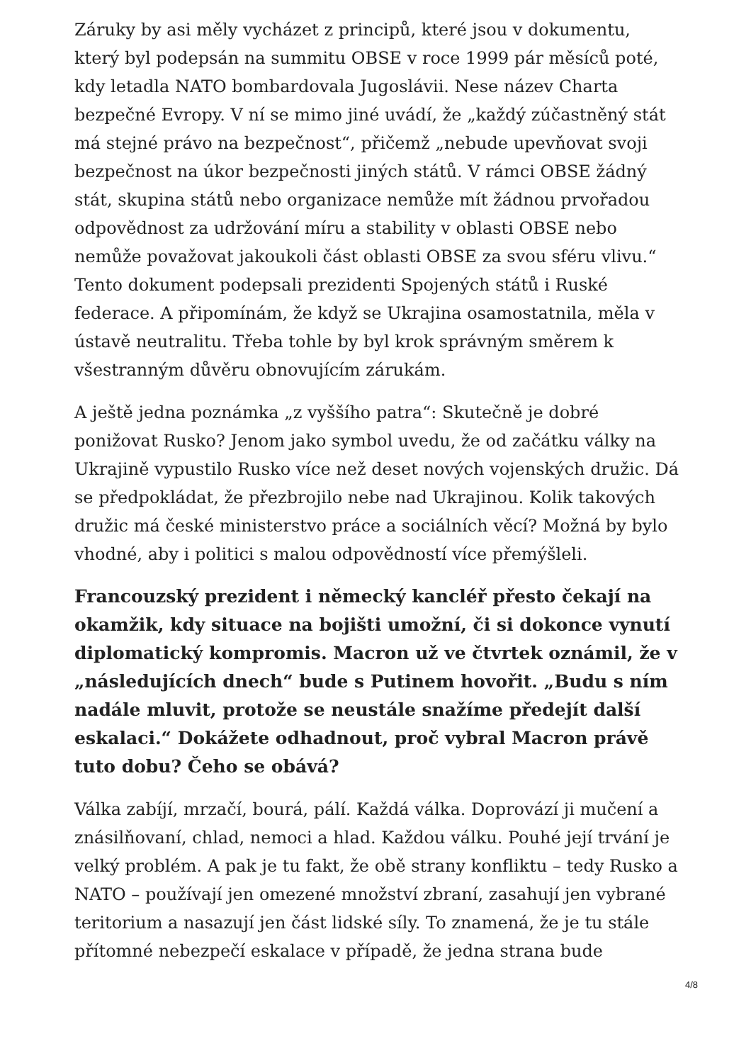Záruky by asi měly vycházet z principů, které jsou v dokumentu, který byl podepsán na summitu OBSE v roce 1999 pár měsíců poté, kdy letadla NATO bombardovala Jugoslávii. Nese název Charta bezpečné Evropy. V ní se mimo jiné uvádí, že „každý zúčastněný stát má stejné právo na bezpečnost“, přičemž „nebude upevňovat svoji bezpečnost na úkor bezpečnosti jiných států. V rámci OBSE žádný stát, skupina států nebo organizace nemůže mít žádnou prvořadou odpovědnost za udržování míru a stability v oblasti OBSE nebo nemůže považovat jakoukoli část oblasti OBSE za svou sféru vlivu.“ Tento dokument podepsali prezidenti Spojených států i Ruské federace. A připomínám, že když se Ukrajina osamostatnila, měla v ústavě neutralitu. Třeba tohle by byl krok správným směrem k všestranným důvěru obnovujícím zárukám.
A ještě jedna poznámka „z vyššího patra“: Skutečně je dobré ponižovat Rusko? Jenom jako symbol uvedu, že od začátku války na Ukrajině vypustilo Rusko více než deset nových vojenských družic. Dá se předpokládat, že přezbrojilo nebe nad Ukrajinou. Kolik takových družic má české ministerstvo práce a sociálních věcí? Možná by bylo vhodné, aby i politici s malou odpovědností více přemýšleli.
Francouzský prezident i německý kancléř přesto čekají na okamžik, kdy situace na bojišti umožní, či si dokonce vynutí diplomatický kompromis. Macron už ve čtvrtek oznámil, že v „následujících dnech“ bude s Putinem hovořit. „Budu s ním nadále mluvit, protože se neustále snažíme předejít další eskalaci.“ Dokážete odhadnout, proč vybral Macron právě tuto dobu? Čeho se obává?
Válka zabíjí, mrzačí, bourá, pálí. Každá válka. Doprovází ji mučení a znásilňovaní, chlad, nemoci a hlad. Každou válku. Pouhé její trvání je velký problém. A pak je tu fakt, že obě strany konfliktu – tedy Rusko a NATO – používají jen omezené množství zbraní, zasahují jen vybrané teritorium a nasazují jen část lidské síly. To znamená, že je tu stále přítomné nebezpečí eskalace v případě, že jedna strana bude
4/8